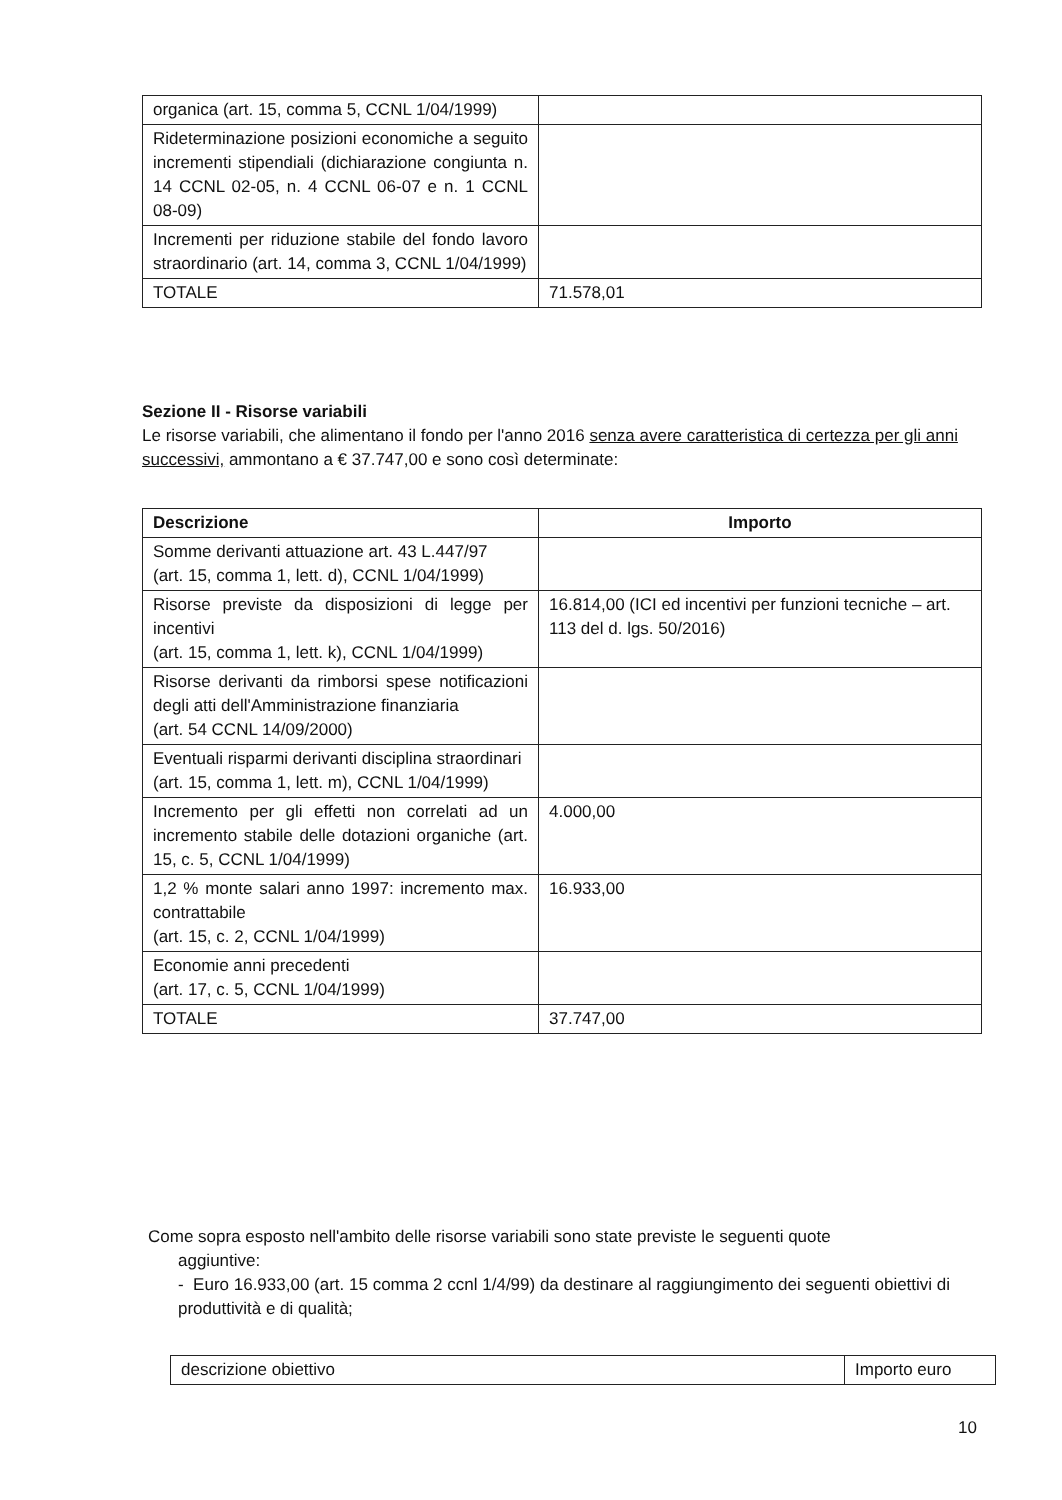| organica (art. 15, comma 5, CCNL 1/04/1999) | |
| Rideterminazione posizioni economiche a seguito incrementi stipendiali (dichiarazione congiunta n. 14 CCNL 02-05, n. 4 CCNL 06-07 e n. 1 CCNL 08-09) | |
| Incrementi per riduzione stabile del fondo lavoro straordinario (art. 14, comma 3, CCNL 1/04/1999) | |
| TOTALE | 71.578,01 |
Sezione II - Risorse variabili
Le risorse variabili, che alimentano il fondo per l'anno 2016 senza avere caratteristica di certezza per gli anni successivi, ammontano a € 37.747,00 e sono così determinate:
| Descrizione | Importo |
| --- | --- |
| Somme derivanti attuazione art. 43 L.447/97 (art. 15, comma 1, lett. d), CCNL 1/04/1999) | |
| Risorse previste da disposizioni di legge per incentivi (art. 15, comma 1, lett. k), CCNL 1/04/1999) | 16.814,00 (ICI ed incentivi per funzioni tecniche – art. 113 del d. lgs. 50/2016) |
| Risorse derivanti da rimborsi spese notificazioni degli atti dell'Amministrazione finanziaria (art. 54 CCNL 14/09/2000) | |
| Eventuali risparmi derivanti disciplina straordinari (art. 15, comma 1, lett. m), CCNL 1/04/1999) | |
| Incremento per gli effetti non correlati ad un incremento stabile delle dotazioni organiche (art. 15, c. 5, CCNL 1/04/1999) | 4.000,00 |
| 1,2 % monte salari anno 1997: incremento max. contrattabile (art. 15, c. 2, CCNL 1/04/1999) | 16.933,00 |
| Economie anni precedenti (art. 17, c. 5, CCNL 1/04/1999) | |
| TOTALE | 37.747,00 |
Come sopra esposto nell'ambito delle risorse variabili sono state previste le seguenti quote
aggiuntive:
- Euro 16.933,00 (art. 15 comma 2 ccnl 1/4/99) da destinare al raggiungimento dei seguenti obiettivi di produttività e di qualità;
| descrizione obiettivo | Importo euro |
10